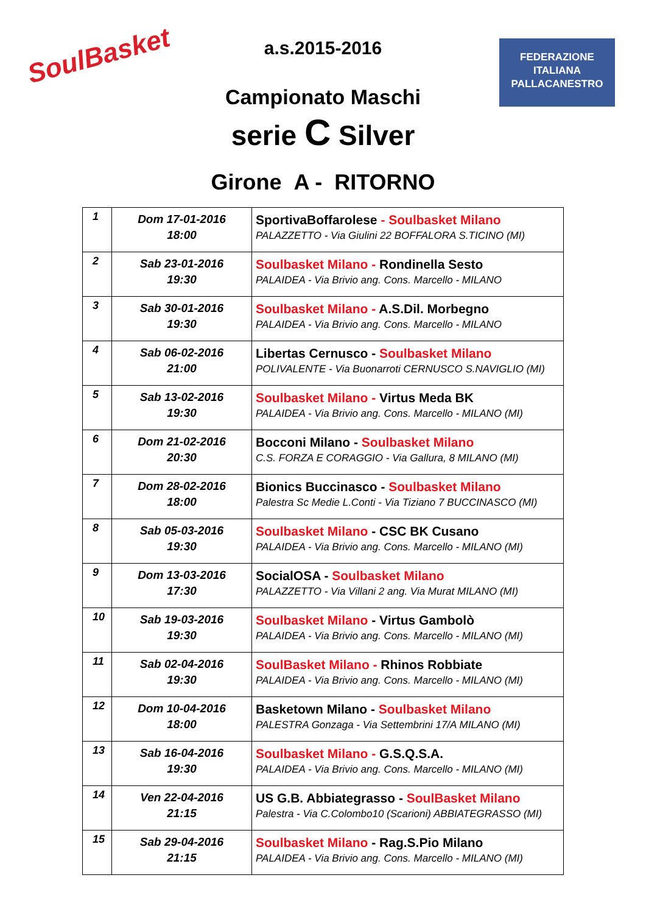SoulBasket
FEDERAZIONE
ITALIANA
PALLACANESTRO
a.s.2015-2016
Campionato Maschi
serie C Silver
Girone A - RITORNO
| 1 | Dom 17-01-2016 18:00 | SportivaBoffarolese - Soulbasket Milano PALAZZETTO - Via Giulini 22 BOFFALORA S.TICINO (MI) |
| 2 | Sab 23-01-2016 19:30 | Soulbasket Milano - Rondinella Sesto PALAIDEA - Via Brivio ang. Cons. Marcello - MILANO |
| 3 | Sab 30-01-2016 19:30 | Soulbasket Milano - A.S.Dil. Morbegno PALAIDEA - Via Brivio ang. Cons. Marcello - MILANO |
| 4 | Sab 06-02-2016 21:00 | Libertas Cernusco - Soulbasket Milano POLIVALENTE - Via Buonarroti CERNUSCO S.NAVIGLIO (MI) |
| 5 | Sab 13-02-2016 19:30 | Soulbasket Milano - Virtus Meda BK PALAIDEA - Via Brivio ang. Cons. Marcello - MILANO (MI) |
| 6 | Dom 21-02-2016 20:30 | Bocconi Milano - Soulbasket Milano C.S. FORZA E CORAGGIO - Via Gallura, 8 MILANO (MI) |
| 7 | Dom 28-02-2016 18:00 | Bionics Buccinasco - Soulbasket Milano Palestra Sc Medie L.Conti - Via Tiziano 7 BUCCINASCO (MI) |
| 8 | Sab 05-03-2016 19:30 | Soulbasket Milano - CSC BK Cusano PALAIDEA - Via Brivio ang. Cons. Marcello - MILANO (MI) |
| 9 | Dom 13-03-2016 17:30 | SocialOSA - Soulbasket Milano PALAZZETTO - Via Villani 2 ang. Via Murat MILANO (MI) |
| 10 | Sab 19-03-2016 19:30 | Soulbasket Milano - Virtus Gambolò PALAIDEA - Via Brivio ang. Cons. Marcello - MILANO (MI) |
| 11 | Sab 02-04-2016 19:30 | SoulBasket Milano - Rhinos Robbiate PALAIDEA - Via Brivio ang. Cons. Marcello - MILANO (MI) |
| 12 | Dom 10-04-2016 18:00 | Basketown Milano - Soulbasket Milano PALESTRA Gonzaga - Via Settembrini 17/A MILANO (MI) |
| 13 | Sab 16-04-2016 19:30 | Soulbasket Milano - G.S.Q.S.A. PALAIDEA - Via Brivio ang. Cons. Marcello - MILANO (MI) |
| 14 | Ven 22-04-2016 21:15 | US G.B. Abbiategrasso - SoulBasket Milano Palestra - Via C.Colombo10 (Scarioni) ABBIATEGRASSO (MI) |
| 15 | Sab 29-04-2016 21:15 | Soulbasket Milano - Rag.S.Pio Milano PALAIDEA - Via Brivio ang. Cons. Marcello - MILANO (MI) |